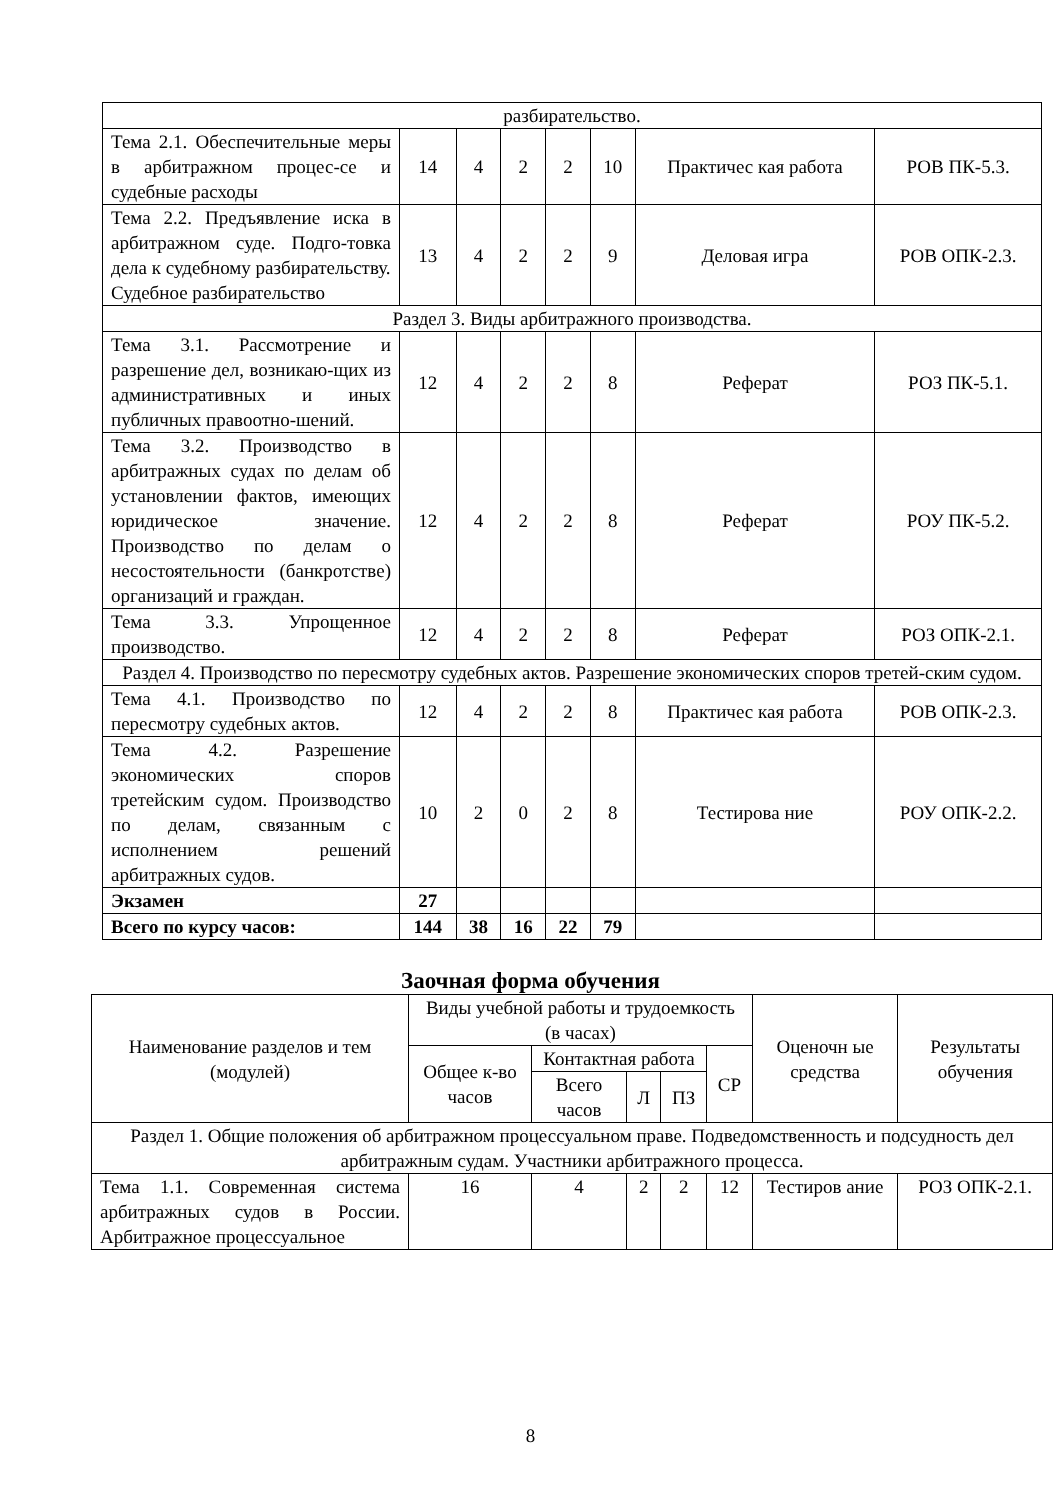| разбирательство. | | | | | | | |
| Тема 2.1. Обеспечительные меры в арбитражном процес-се и судебные расходы | 14 | 4 | 2 | 2 | 10 | Практичес кая работа | РОВ ПК-5.3. |
| Тема 2.2. Предъявление иска в арбитражном суде. Подго-товка дела к судебному разбирательству. Судебное разбирательство | 13 | 4 | 2 | 2 | 9 | Деловая игра | РОВ ОПК-2.3. |
| Раздел 3. Виды арбитражного производства. | | | | | | | |
| Тема 3.1. Рассмотрение и разрешение дел, возникаю-щих из административных и иных публичных правоотно-шений. | 12 | 4 | 2 | 2 | 8 | Реферат | РОЗ ПК-5.1. |
| Тема 3.2. Производство в арбитражных судах по делам об установлении фактов, имеющих юридическое значение. Производство по делам о несостоятельности (банкротстве) организаций и граждан. | 12 | 4 | 2 | 2 | 8 | Реферат | РОУ ПК-5.2. |
| Тема 3.3. Упрощенное производство. | 12 | 4 | 2 | 2 | 8 | Реферат | РОЗ ОПК-2.1. |
| Раздел 4. Производство по пересмотру судебных актов. Разрешение экономических споров третей-ским судом. | | | | | | | |
| Тема 4.1. Производство по пересмотру судебных актов. | 12 | 4 | 2 | 2 | 8 | Практичес кая работа | РОВ ОПК-2.3. |
| Тема 4.2. Разрешение экономических споров третейским судом. Производство по делам, связанным с исполнением решений арбитражных судов. | 10 | 2 | 0 | 2 | 8 | Тестирова ние | РОУ ОПК-2.2. |
| Экзамен | 27 | | | | | | |
| Всего по курсу часов: | 144 | 38 | 16 | 22 | 79 | | |
Заочная форма обучения
| Наименование разделов и тем (модулей) | Виды учебной работы и трудоемкость (в часах) | | | | | Оценочн ые средства | Результаты обучения |
| --- | --- | --- | --- | --- | --- | --- | --- |
| | Общее к-во часов | Контактная работа | | | СР | | |
| | | Всего часов | Л | ПЗ | | | |
| Раздел 1. Общие положения об арбитражном процессуальном праве. Подведомственность и подсудность дел арбитражным судам. Участники арбитражного процесса. | | | | | | | |
| Тема 1.1. Современная система арбитражных судов в России. Арбитражное процессуальное | 16 | 4 | 2 | 2 | 12 | Тестиров ание | РОЗ ОПК-2.1. |
8